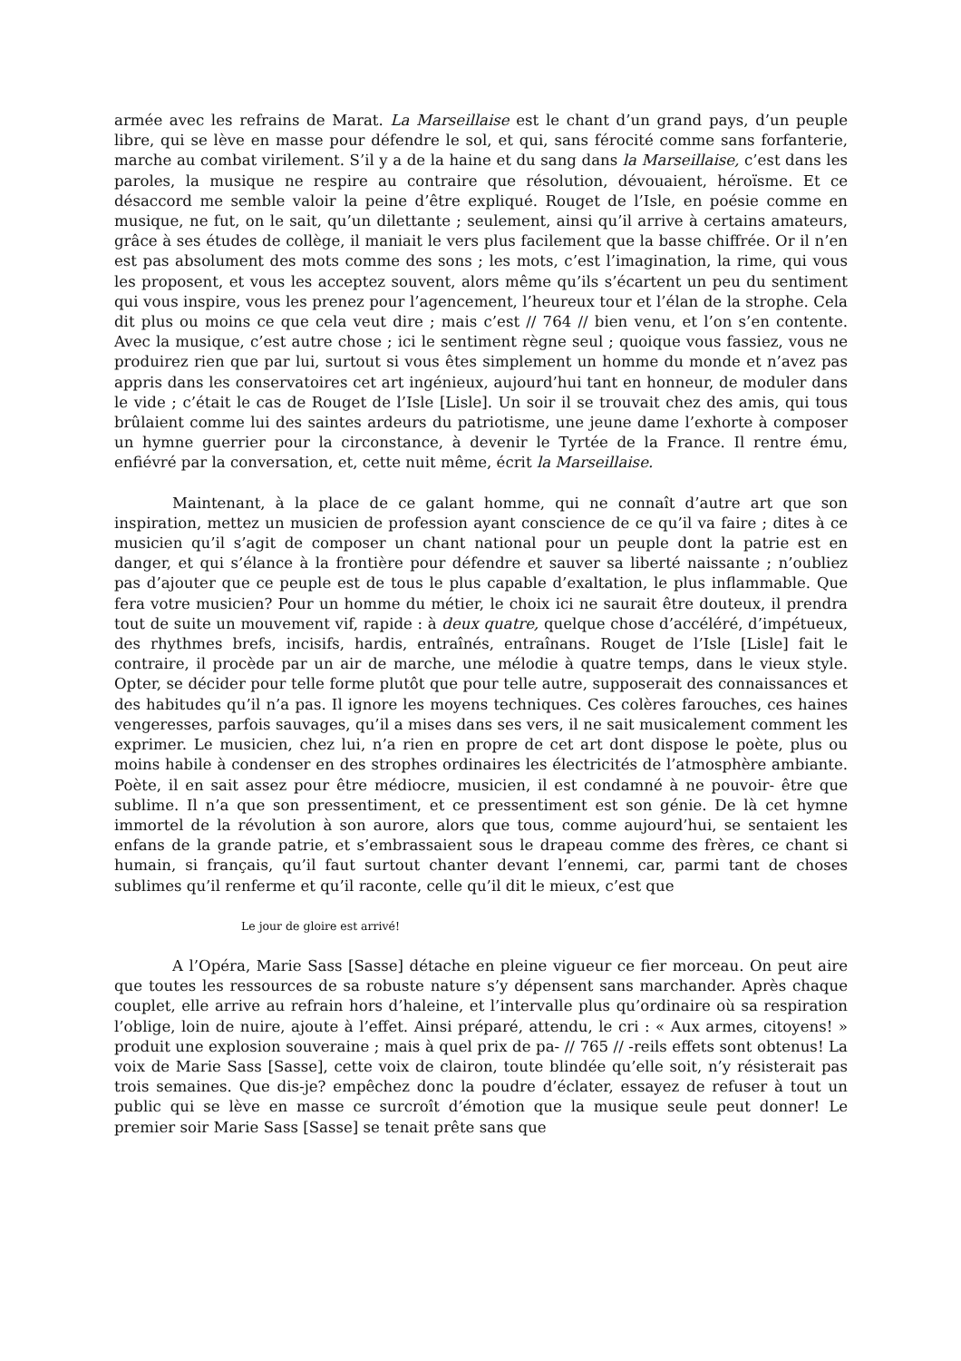armée avec les refrains de Marat. La Marseillaise est le chant d’un grand pays, d’un peuple libre, qui se lève en masse pour défendre le sol, et qui, sans férocité comme sans forfanterie, marche au combat virilement. S’il y a de la haine et du sang dans la Marseillaise, c’est dans les paroles, la musique ne respire au contraire que résolution, dévouaient, héroïsme. Et ce désaccord me semble valoir la peine d’être expliqué. Rouget de l’Isle, en poésie comme en musique, ne fut, on le sait, qu’un dilettante ; seulement, ainsi qu’il arrive à certains amateurs, grâce à ses études de collège, il maniait le vers plus facilement que la basse chiffrée. Or il n’en est pas absolument des mots comme des sons ; les mots, c’est l’imagination, la rime, qui vous les proposent, et vous les acceptez souvent, alors même qu’ils s’écartent un peu du sentiment qui vous inspire, vous les prenez pour l’agencement, l’heureux tour et l’élan de la strophe. Cela dit plus ou moins ce que cela veut dire ; mais c’est // 764 // bien venu, et l’on s’en contente. Avec la musique, c’est autre chose ; ici le sentiment règne seul ; quoique vous fassiez, vous ne produirez rien que par lui, surtout si vous êtes simplement un homme du monde et n’avez pas appris dans les conservatoires cet art ingénieux, aujourd’hui tant en honneur, de moduler dans le vide ; c’était le cas de Rouget de l’Isle [Lisle]. Un soir il se trouvait chez des amis, qui tous brûlaient comme lui des saintes ardeurs du patriotisme, une jeune dame l’exhorte à composer un hymne guerrier pour la circonstance, à devenir le Tyrtée de la France. Il rentre ému, enfiévré par la conversation, et, cette nuit même, écrit la Marseillaise.
Maintenant, à la place de ce galant homme, qui ne connaît d’autre art que son inspiration, mettez un musicien de profession ayant conscience de ce qu’il va faire ; dites à ce musicien qu’il s’agit de composer un chant national pour un peuple dont la patrie est en danger, et qui s’élance à la frontière pour défendre et sauver sa liberté naissante ; n’oubliez pas d’ajouter que ce peuple est de tous le plus capable d’exaltation, le plus inflammable. Que fera votre musicien? Pour un homme du métier, le choix ici ne saurait être douteux, il prendra tout de suite un mouvement vif, rapide : à deux quatre, quelque chose d’accéléré, d’impétueux, des rhythmes brefs, incisifs, hardis, entraînés, entraînans. Rouget de l’Isle [Lisle] fait le contraire, il procède par un air de marche, une mélodie à quatre temps, dans le vieux style. Opter, se décider pour telle forme plutôt que pour telle autre, supposerait des connaissances et des habitudes qu’il n’a pas. Il ignore les moyens techniques. Ces colères farouches, ces haines vengeresses, parfois sauvages, qu’il a mises dans ses vers, il ne sait musicalement comment les exprimer. Le musicien, chez lui, n’a rien en propre de cet art dont dispose le poète, plus ou moins habile à condenser en des strophes ordinaires les électricités de l’atmosphère ambiante. Poète, il en sait assez pour être médiocre, musicien, il est condamné à ne pouvoir- être que sublime. Il n’a que son pressentiment, et ce pressentiment est son génie. De là cet hymne immortel de la révolution à son aurore, alors que tous, comme aujourd’hui, se sentaient les enfans de la grande patrie, et s’embrassaient sous le drapeau comme des frères, ce chant si humain, si français, qu’il faut surtout chanter devant l’ennemi, car, parmi tant de choses sublimes qu’il renferme et qu’il raconte, celle qu’il dit le mieux, c’est que
Le jour de gloire est arrivé!
A l’Opéra, Marie Sass [Sasse] détache en pleine vigueur ce fier morceau. On peut aire que toutes les ressources de sa robuste nature s’y dépensent sans marchander. Après chaque couplet, elle arrive au refrain hors d’haleine, et l’intervalle plus qu’ordinaire où sa respiration l’oblige, loin de nuire, ajoute à l’effet. Ainsi préparé, attendu, le cri : « Aux armes, citoyens! » produit une explosion souveraine ; mais à quel prix de pa- // 765 // -reils effets sont obtenus! La voix de Marie Sass [Sasse], cette voix de clairon, toute blindée qu’elle soit, n’y résisterait pas trois semaines. Que dis-je? empêchez donc la poudre d’éclater, essayez de refuser à tout un public qui se lève en masse ce surcroît d’émotion que la musique seule peut donner! Le premier soir Marie Sass [Sasse] se tenait prête sans que